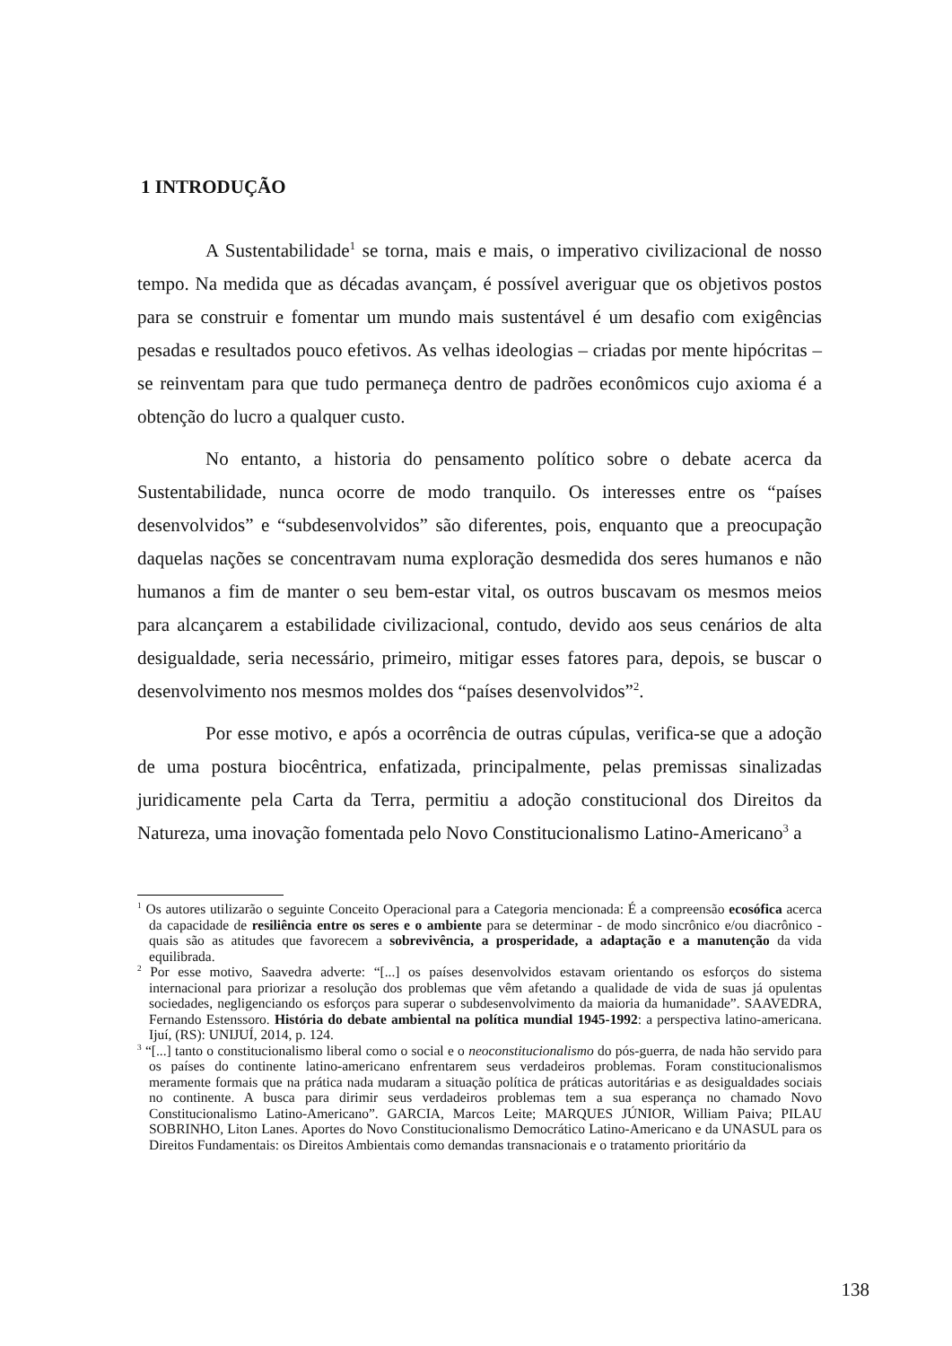1 INTRODUÇÃO
A Sustentabilidade<sup>1</sup> se torna, mais e mais, o imperativo civilizacional de nosso tempo. Na medida que as décadas avançam, é possível averiguar que os objetivos postos para se construir e fomentar um mundo mais sustentável é um desafio com exigências pesadas e resultados pouco efetivos. As velhas ideologias – criadas por mente hipócritas – se reinventam para que tudo permaneça dentro de padrões econômicos cujo axioma é a obtenção do lucro a qualquer custo.
No entanto, a historia do pensamento político sobre o debate acerca da Sustentabilidade, nunca ocorre de modo tranquilo. Os interesses entre os “países desenvolvidos” e “subdesenvolvidos” são diferentes, pois, enquanto que a preocupação daquelas nações se concentravam numa exploração desmedida dos seres humanos e não humanos a fim de manter o seu bem-estar vital, os outros buscavam os mesmos meios para alcançarem a estabilidade civilizacional, contudo, devido aos seus cenários de alta desigualdade, seria necessário, primeiro, mitigar esses fatores para, depois, se buscar o desenvolvimento nos mesmos moldes dos “países desenvolvidos”<sup>2</sup>.
Por esse motivo, e após a ocorrência de outras cúpulas, verifica-se que a adoção de uma postura biocêntrica, enfatizada, principalmente, pelas premissas sinalizadas juridicamente pela Carta da Terra, permitiu a adoção constitucional dos Direitos da Natureza, uma inovação fomentada pelo Novo Constitucionalismo Latino-Americano<sup>3</sup> a
<sup>1</sup> Os autores utilizarão o seguinte Conceito Operacional para a Categoria mencionada: É a compreensão ecosófica acerca da capacidade de resiliência entre os seres e o ambiente para se determinar - de modo sincrônico e/ou diacrônico - quais são as atitudes que favorecem a sobrevivência, a prosperidade, a adaptação e a manutenção da vida equilibrada.
<sup>2</sup> Por esse motivo, Saavedra adverte: “[...] os países desenvolvidos estavam orientando os esforços do sistema internacional para priorizar a resolução dos problemas que vêm afetando a qualidade de vida de suas já opulentas sociedades, negligenciando os esforços para superar o subdesenvolvimento da maioria da humanidade”. SAAVEDRA, Fernando Estenssoro. História do debate ambiental na política mundial 1945-1992: a perspectiva latino-americana. Ijuí, (RS): UNIJUÍ, 2014, p. 124.
<sup>3</sup> “[...] tanto o constitucionalismo liberal como o social e o neoconstitucionalismo do pós-guerra, de nada hão servido para os países do continente latino-americano enfrentarem seus verdadeiros problemas. Foram constitucionalismos meramente formais que na prática nada mudaram a situação política de práticas autoritárias e as desigualdades sociais no continente. A busca para dirimir seus verdadeiros problemas tem a sua esperança no chamado Novo Constitucionalismo Latino-Americano”. GARCIA, Marcos Leite; MARQUES JÚNIOR, William Paiva; PILAU SOBRINHO, Liton Lanes. Aportes do Novo Constitucionalismo Democrático Latino-Americano e da UNASUL para os Direitos Fundamentais: os Direitos Ambientais como demandas transnacionais e o tratamento prioritário da
138